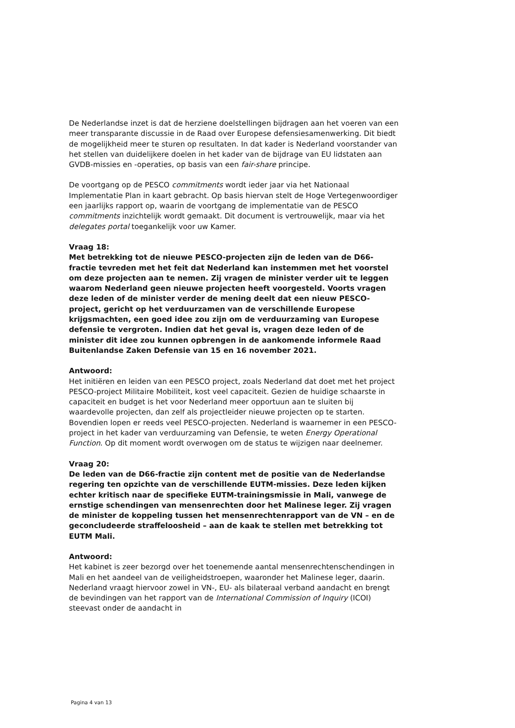De Nederlandse inzet is dat de herziene doelstellingen bijdragen aan het voeren van een meer transparante discussie in de Raad over Europese defensiesamenwerking. Dit biedt de mogelijkheid meer te sturen op resultaten. In dat kader is Nederland voorstander van het stellen van duidelijkere doelen in het kader van de bijdrage van EU lidstaten aan GVDB-missies en -operaties, op basis van een fair-share principe.
De voortgang op de PESCO commitments wordt ieder jaar via het Nationaal Implementatie Plan in kaart gebracht. Op basis hiervan stelt de Hoge Vertegenwoordiger een jaarlijks rapport op, waarin de voortgang de implementatie van de PESCO commitments inzichtelijk wordt gemaakt. Dit document is vertrouwelijk, maar via het delegates portal toegankelijk voor uw Kamer.
Vraag 18:
Met betrekking tot de nieuwe PESCO-projecten zijn de leden van de D66-fractie tevreden met het feit dat Nederland kan instemmen met het voorstel om deze projecten aan te nemen. Zij vragen de minister verder uit te leggen waarom Nederland geen nieuwe projecten heeft voorgesteld. Voorts vragen deze leden of de minister verder de mening deelt dat een nieuw PESCO-project, gericht op het verduurzamen van de verschillende Europese krijgsmachten, een goed idee zou zijn om de verduurzaming van Europese defensie te vergroten. Indien dat het geval is, vragen deze leden of de minister dit idee zou kunnen opbrengen in de aankomende informele Raad Buitenlandse Zaken Defensie van 15 en 16 november 2021.
Antwoord:
Het initiëren en leiden van een PESCO project, zoals Nederland dat doet met het project PESCO-project Militaire Mobiliteit, kost veel capaciteit. Gezien de huidige schaarste in capaciteit en budget is het voor Nederland meer opportuun aan te sluiten bij waardevolle projecten, dan zelf als projectleider nieuwe projecten op te starten. Bovendien lopen er reeds veel PESCO-projecten. Nederland is waarnemer in een PESCO-project in het kader van verduurzaming van Defensie, te weten Energy Operational Function. Op dit moment wordt overwogen om de status te wijzigen naar deelnemer.
Vraag 20:
De leden van de D66-fractie zijn content met de positie van de Nederlandse regering ten opzichte van de verschillende EUTM-missies. Deze leden kijken echter kritisch naar de specifieke EUTM-trainingsmissie in Mali, vanwege de ernstige schendingen van mensenrechten door het Malinese leger. Zij vragen de minister de koppeling tussen het mensenrechtenrapport van de VN – en de geconcludeerde straffeloosheid – aan de kaak te stellen met betrekking tot EUTM Mali.
Antwoord:
Het kabinet is zeer bezorgd over het toenemende aantal mensenrechtenschendingen in Mali en het aandeel van de veiligheidstroepen, waaronder het Malinese leger, daarin. Nederland vraagt hiervoor zowel in VN-, EU- als bilateraal verband aandacht en brengt de bevindingen van het rapport van de International Commission of Inquiry (ICOI) steevast onder de aandacht in
Pagina 4 van 13